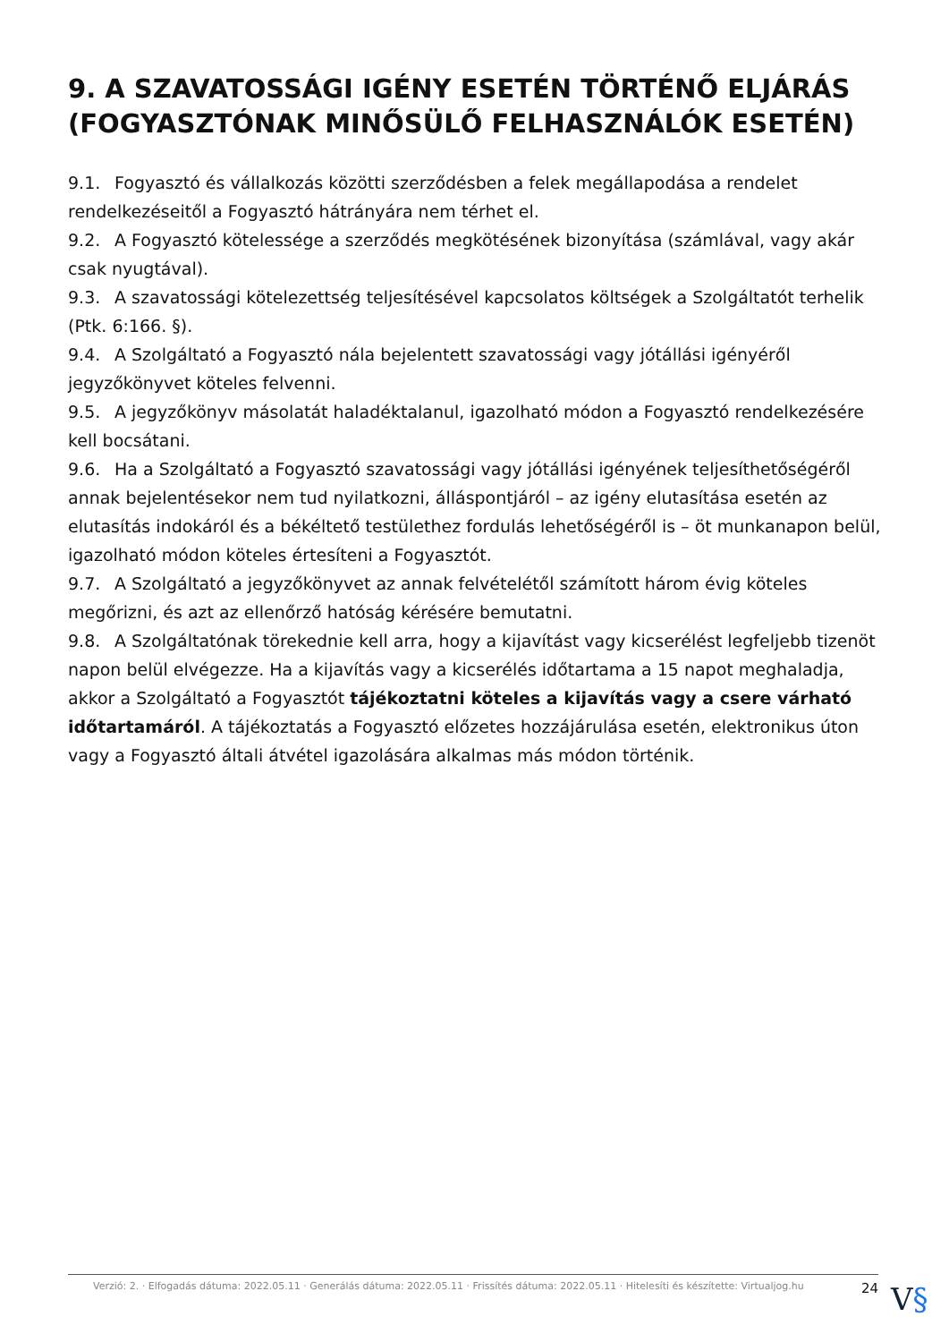9. A SZAVATOSSÁGI IGÉNY ESETÉN TÖRTÉNŐ ELJÁRÁS (FOGYASZTÓNAK MINŐSÜLŐ FELHASZNÁLÓK ESETÉN)
9.1. Fogyasztó és vállalkozás közötti szerződésben a felek megállapodása a rendelet rendelkezéseitől a Fogyasztó hátrányára nem térhet el.
9.2. A Fogyasztó kötelessége a szerződés megkötésének bizonyítása (számlával, vagy akár csak nyugtával).
9.3. A szavatossági kötelezettség teljesítésével kapcsolatos költségek a Szolgáltatót terhelik (Ptk. 6:166. §).
9.4. A Szolgáltató a Fogyasztó nála bejelentett szavatossági vagy jótállási igényéről jegyzőkönyvet köteles felvenni.
9.5. A jegyzőkönyv másolatát haladéktalanul, igazolható módon a Fogyasztó rendelkezésére kell bocsátani.
9.6. Ha a Szolgáltató a Fogyasztó szavatossági vagy jótállási igényének teljesíthetőségéről annak bejelentésekor nem tud nyilatkozni, álláspontjáról – az igény elutasítása esetén az elutasítás indokáról és a békéltető testülethez fordulás lehetőségéről is – öt munkanapon belül, igazolható módon köteles értesíteni a Fogyasztót.
9.7. A Szolgáltató a jegyzőkönyvet az annak felvételétől számított három évig köteles megőrizni, és azt az ellenőrző hatóság kérésére bemutatni.
9.8. A Szolgáltatónak törekednie kell arra, hogy a kijavítást vagy kicserélést legfeljebb tizenöt napon belül elvégezze. Ha a kijavítás vagy a kicserélés időtartama a 15 napot meghaladja, akkor a Szolgáltató a Fogyasztót tájékoztatni köteles a kijavítás vagy a csere várható időtartamáról. A tájékoztatás a Fogyasztó előzetes hozzájárulása esetén, elektronikus úton vagy a Fogyasztó általi átvétel igazolására alkalmas más módon történik.
Verzió: 2. · Elfogadás dátuma: 2022.05.11 · Generálás dátuma: 2022.05.11 · Frissítés dátuma: 2022.05.11 · Hitelesíti és készítette: Virtualjog.hu 24
V§